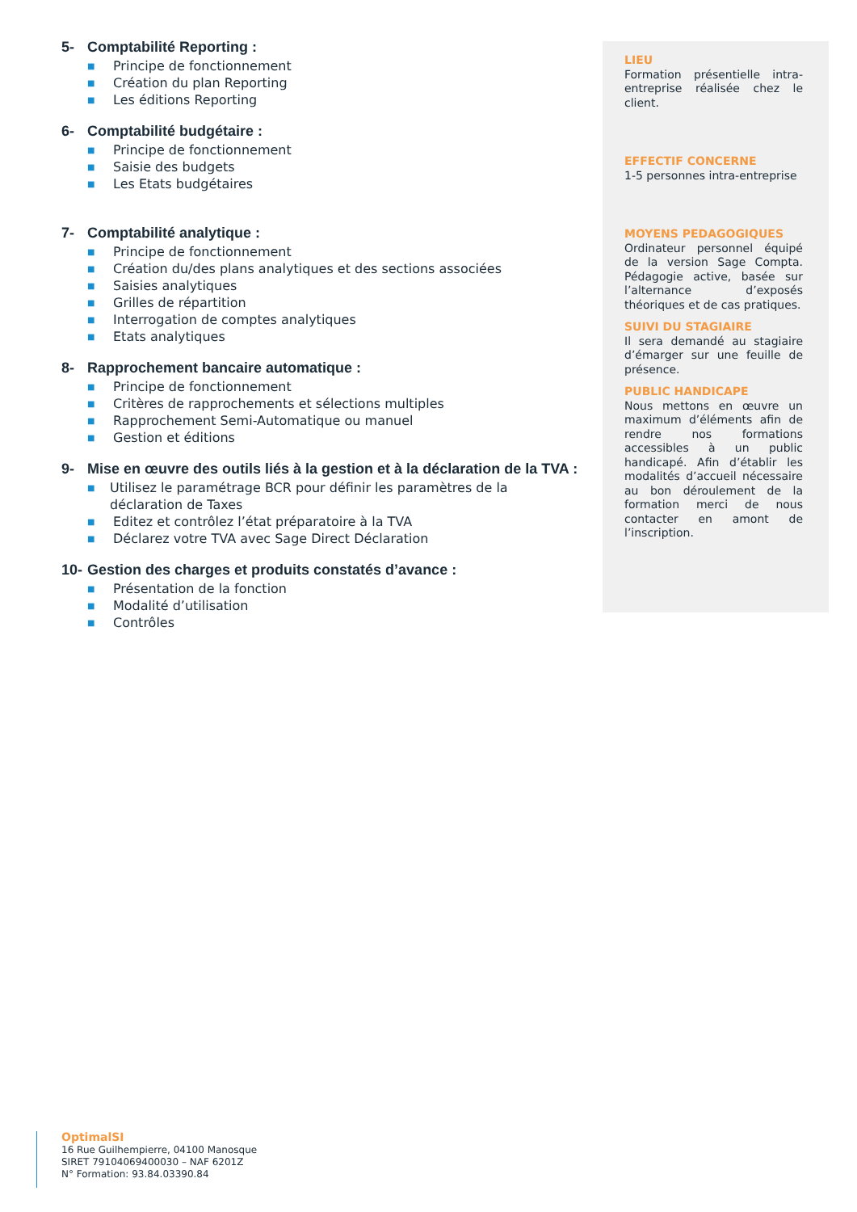5- Comptabilité Reporting :
■ Principe de fonctionnement
■ Création du plan Reporting
■ Les éditions Reporting
6- Comptabilité budgétaire :
■ Principe de fonctionnement
■ Saisie des budgets
■ Les Etats budgétaires
7- Comptabilité analytique :
■ Principe de fonctionnement
■ Création du/des plans analytiques et des sections associées
■ Saisies analytiques
■ Grilles de répartition
■ Interrogation de comptes analytiques
■ Etats analytiques
8- Rapprochement bancaire automatique :
■ Principe de fonctionnement
■ Critères de rapprochements et sélections multiples
■ Rapprochement Semi-Automatique ou manuel
■ Gestion et éditions
9- Mise en œuvre des outils liés à la gestion et à la déclaration de la TVA :
■ Utilisez le paramétrage BCR pour définir les paramètres de la déclaration de Taxes
■ Editez et contrôlez l’état préparatoire à la TVA
■ Déclarez votre TVA avec Sage Direct Déclaration
10- Gestion des charges et produits constatés d’avance :
■ Présentation de la fonction
■ Modalité d’utilisation
■ Contrôles
LIEU
Formation présentielle intra-entreprise réalisée chez le client.
EFFECTIF CONCERNE
1-5 personnes intra-entreprise
MOYENS PEDAGOGIQUES
Ordinateur personnel équipé de la version Sage Compta. Pédagogie active, basée sur l’alternance d’exposés théoriques et de cas pratiques.
SUIVI DU STAGIAIRE
Il sera demandé au stagiaire d’émarger sur une feuille de présence.
PUBLIC HANDICAPE
Nous mettons en œuvre un maximum d’éléments afin de rendre nos formations accessibles à un public handicapé. Afin d’établir les modalités d’accueil nécessaire au bon déroulement de la formation merci de nous contacter en amont de l’inscription.
OptimalSI
16 Rue Guilhempierre, 04100 Manosque
SIRET 79104069400030 – NAF 6201Z
N° Formation: 93.84.03390.84